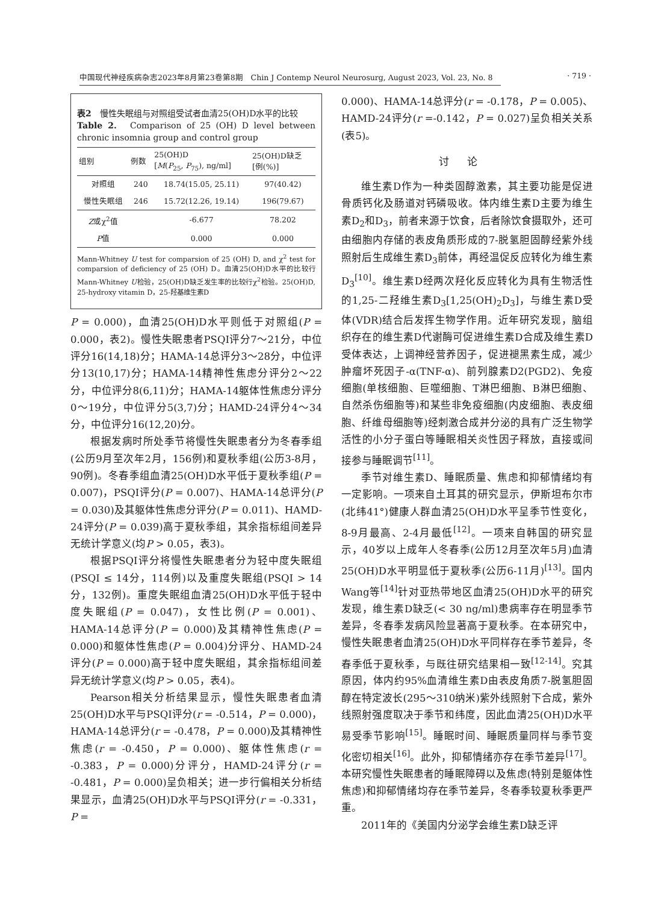中国现代神经疾病杂志2023年8月第23卷第8期　Chin J Contemp Neurol Neurosurg, August 2023, Vol. 23, No. 8 · 719 ·
表2　慢性失眠组与对照组受试者血清25(OH)D水平的比较
Table 2.　Comparison of 25 (OH) D level between chronic insomnia group and control group
| 组别 | 例数 | 25(OH)D [ M ( P<sub>25</sub>, P<sub>75</sub>), ng/ml] | 25(OH)D缺乏 [例(%)] |
| --- | --- | --- | --- |
| 对照组 | 240 | 18.74(15.05, 25.11) | 97(40.42) |
| 慢性失眠组 | 246 | 15.72(12.26, 19.14) | 196(79.67) |
| Z 或χ<sup>2</sup>值 | | -6.677 | 78.202 |
| P 值 | | 0.000 | 0.000 |
Mann-Whitney U test for comparsion of 25 (OH) D, and χ<sup>2</sup> test for comparsion of deficiency of 25 (OH) D。血清25(OH)D水平的比较行Mann-Whitney U检验，25(OH)D缺乏发生率的比较行χ<sup>2</sup>检验。25(OH)D, 25-hydroxy vitamin D，25-羟基维生素D
P = 0.000)，血清25(OH)D水平则低于对照组(P = 0.000，表2)。慢性失眠患者PSQI评分7～21分，中位评分16(14,18)分；HAMA-14总评分3～28分，中位评分13(10,17)分；HAMA-14精神性焦虑分评分2～22分，中位评分8(6,11)分；HAMA-14躯体性焦虑分评分0～19分，中位评分5(3,7)分；HAMD-24评分4～34分，中位评分16(12,20)分。
根据发病时所处季节将慢性失眠患者分为冬春季组(公历9月至次年2月，156例)和夏秋季组(公历3-8月，90例)。冬春季组血清25(OH)D水平低于夏秋季组(P = 0.007)，PSQI评分(P = 0.007)、HAMA-14总评分(P = 0.030)及其躯体性焦虑分评分(P = 0.011)、HAMD-24评分(P = 0.039)高于夏秋季组，其余指标组间差异无统计学意义(均P > 0.05，表3)。
根据PSQI评分将慢性失眠患者分为轻中度失眠组(PSQI ≤ 14分，114例)以及重度失眠组(PSQI > 14分，132例)。重度失眠组血清25(OH)D水平低于轻中度失眠组(P = 0.047)，女性比例(P = 0.001)、HAMA-14总评分(P = 0.000)及其精神性焦虑(P = 0.000)和躯体性焦虑(P = 0.004)分评分、HAMD-24评分(P = 0.000)高于轻中度失眠组，其余指标组间差异无统计学意义(均P > 0.05，表4)。
Pearson相关分析结果显示，慢性失眠患者血清25(OH)D水平与PSQI评分(r = -0.514，P = 0.000)，HAMA-14总评分(r = -0.478，P = 0.000)及其精神性焦虑(r = -0.450，P = 0.000)、躯体性焦虑(r = -0.383，P = 0.000)分评分，HAMD-24评分(r = -0.481，P = 0.000)呈负相关；进一步行偏相关分析结果显示，血清25(OH)D水平与PSQI评分(r = -0.331，P =
0.000)、HAMA-14总评分(r = -0.178，P = 0.005)、HAMD-24评分(r =-0.142，P = 0.027)呈负相关关系(表5)。
讨论
维生素D作为一种类固醇激素，其主要功能是促进骨质钙化及肠道对钙磷吸收。体内维生素D主要为维生素D<sub>2</sub>和D<sub>3</sub>，前者来源于饮食，后者除饮食摄取外，还可由细胞内存储的表皮角质形成的7-脱氢胆固醇经紫外线照射后生成维生素D<sub>3</sub>前体，再经温促反应转化为维生素D<sub>3</sub><sup>[10]</sup>。维生素D经两次羟化反应转化为具有生物活性的1,25-二羟维生素D<sub>3</sub>[1,25(OH)<sub>2</sub>D<sub>3</sub>]，与维生素D受体(VDR)结合后发挥生物学作用。近年研究发现，脑组织存在的维生素D代谢酶可促进维生素D合成及维生素D受体表达，上调神经营养因子，促进褪黑素生成，减少肿瘤坏死因子-α(TNF-α)、前列腺素D2(PGD2)、免疫细胞(单核细胞、巨噬细胞、T淋巴细胞、B淋巴细胞、自然杀伤细胞等)和某些非免疫细胞(内皮细胞、表皮细胞、纤维母细胞等)经刺激合成并分泌的具有广泛生物学活性的小分子蛋白等睡眠相关炎性因子释放，直接或间接参与睡眠调节<sup>[11]</sup>。
季节对维生素D、睡眠质量、焦虑和抑郁情绪均有一定影响。一项来自土耳其的研究显示，伊斯坦布尔市(北纬41°)健康人群血清25(OH)D水平呈季节性变化，8-9月最高、2-4月最低<sup>[12]</sup>。一项来自韩国的研究显示，40岁以上成年人冬春季(公历12月至次年5月)血清25(OH)D水平明显低于夏秋季(公历6-11月)<sup>[13]</sup>。国内Wang等<sup>[14]</sup>针对亚热带地区血清25(OH)D水平的研究发现，维生素D缺乏(< 30 ng/ml)患病率存在明显季节差异，冬春季发病风险显著高于夏秋季。在本研究中，慢性失眠患者血清25(OH)D水平同样存在季节差异，冬春季低于夏秋季，与既往研究结果相一致<sup>[12-14]</sup>。究其原因，体内约95%血清维生素D由表皮角质7-脱氢胆固醇在特定波长(295～310纳米)紫外线照射下合成，紫外线照射强度取决于季节和纬度，因此血清25(OH)D水平易受季节影响<sup>[15]</sup>。睡眠时间、睡眠质量同样与季节变化密切相关<sup>[16]</sup>。此外，抑郁情绪亦存在季节差异<sup>[17]</sup>。本研究慢性失眠患者的睡眠障碍以及焦虑(特别是躯体性焦虑)和抑郁情绪均存在季节差异，冬春季较夏秋季更严重。
2011年的《美国内分泌学会维生素D缺乏评